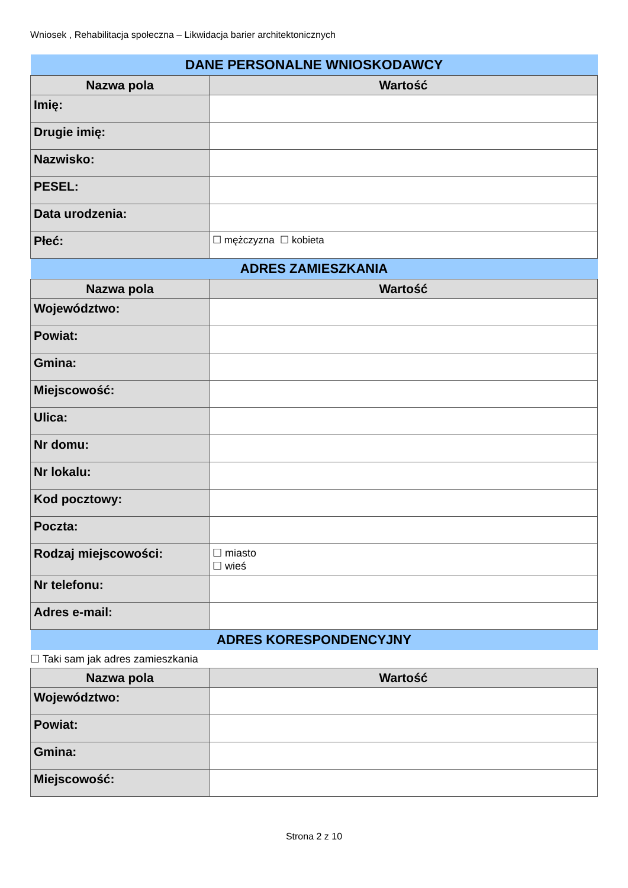Wniosek , Rehabilitacja społeczna – Likwidacja barier architektonicznych
| DANE PERSONALNE WNIOSKODAWCY | |
| Nazwa pola | Wartość |
| Imię: | |
| Drugie imię: | |
| Nazwisko: | |
| PESEL: | |
| Data urodzenia: | |
| Płeć: | ☐ mężczyzna ☐ kobieta |
| ADRES ZAMIESZKANIA | |
| Nazwa pola | Wartość |
| Województwo: | |
| Powiat: | |
| Gmina: | |
| Miejscowość: | |
| Ulica: | |
| Nr domu: | |
| Nr lokalu: | |
| Kod pocztowy: | |
| Poczta: | |
| Rodzaj miejscowości: | ☐ miasto ☐ wieś |
| Nr telefonu: | |
| Adres e-mail: | |
| ADRES KORESPONDENCYJNY | |
☐ Taki sam jak adres zamieszkania
| Nazwa pola | Wartość |
| --- | --- |
| Województwo: | |
| Powiat: | |
| Gmina: | |
| Miejscowość: | |
Strona 2 z 10